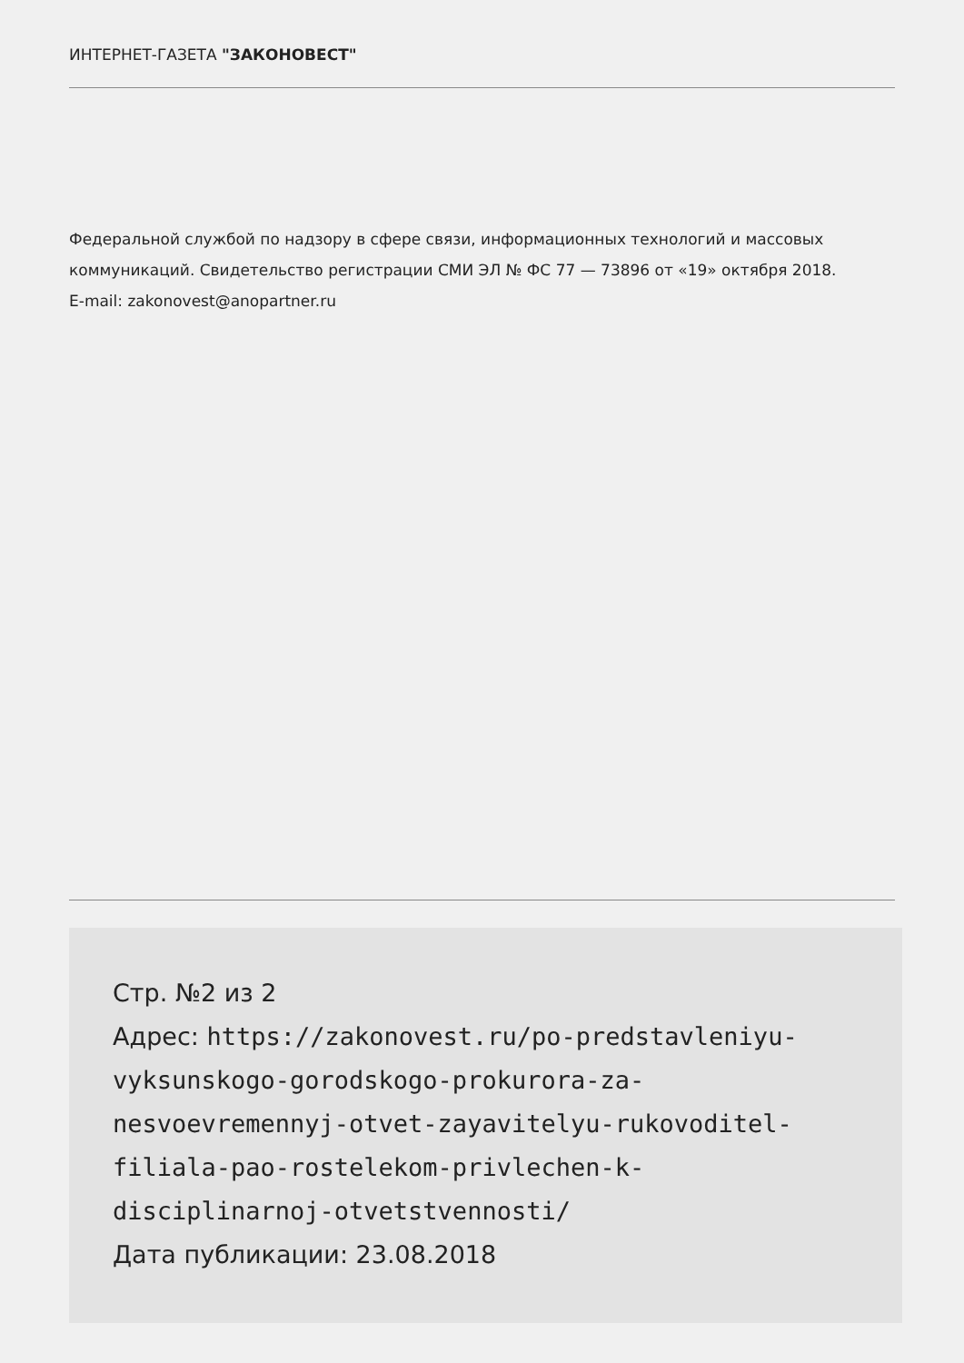ИНТЕРНЕТ-ГАЗЕТА "ЗАКОНОВЕСТ"
Федеральной службой по надзору в сфере связи, информационных технологий и массовых коммуникаций. Свидетельство регистрации СМИ ЭЛ № ФС 77 — 73896 от «19» октября 2018.
E-mail: zakonovest@anopartner.ru
Стр. №2 из 2
Адрес: https://zakonovest.ru/po-predstavleniyu-vyksunskogo-gorodskogo-prokurora-za-nesvoevremennyj-otvet-zayavitelyu-rukovoditel-filiala-pao-rostelekom-privlechen-k-disciplinarnoj-otvetstvennosti/
Дата публикации: 23.08.2018